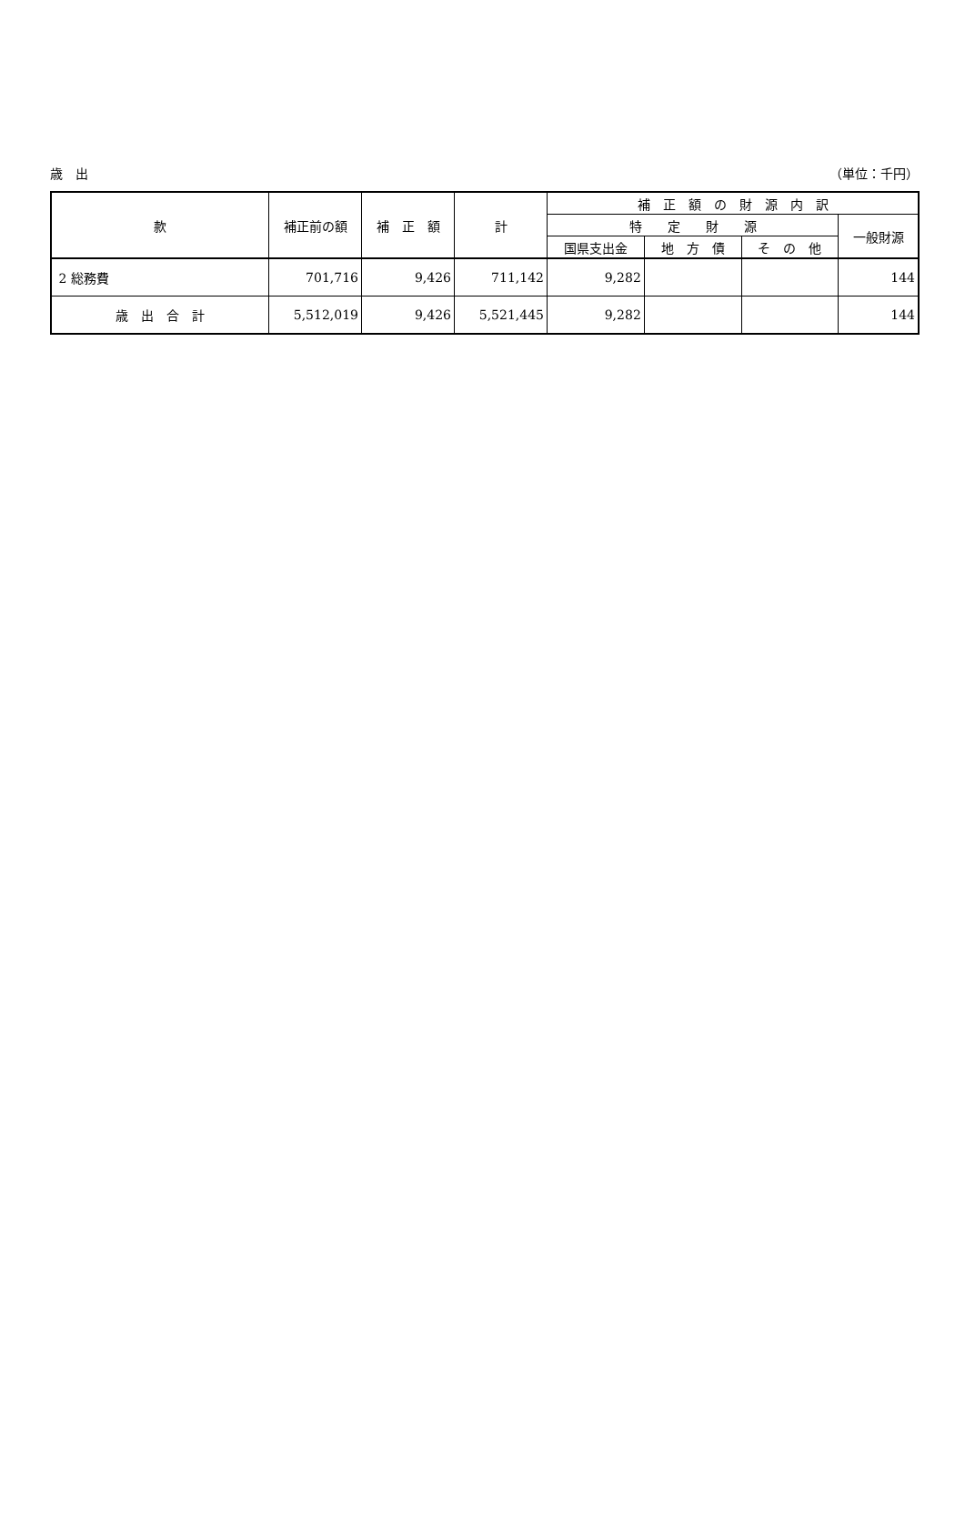歳　出 （単位：千円）
| 款 | 補正前の額 | 補 正 額 | 計 | 補 正 額 の 財 源 内 訳 | | | |
| --- | --- | --- | --- | --- | --- | --- | --- |
| | | | | 特 定 財 源 | | | 一般財源 |
| | | | | 国県支出金 | 地 方 債 | そ の 他 | |
| 2 総務費 | 701,716 | 9,426 | 711,142 | 9,282 | | | 144 |
| 歳 出 合 計 | 5,512,019 | 9,426 | 5,521,445 | 9,282 | | | 144 |